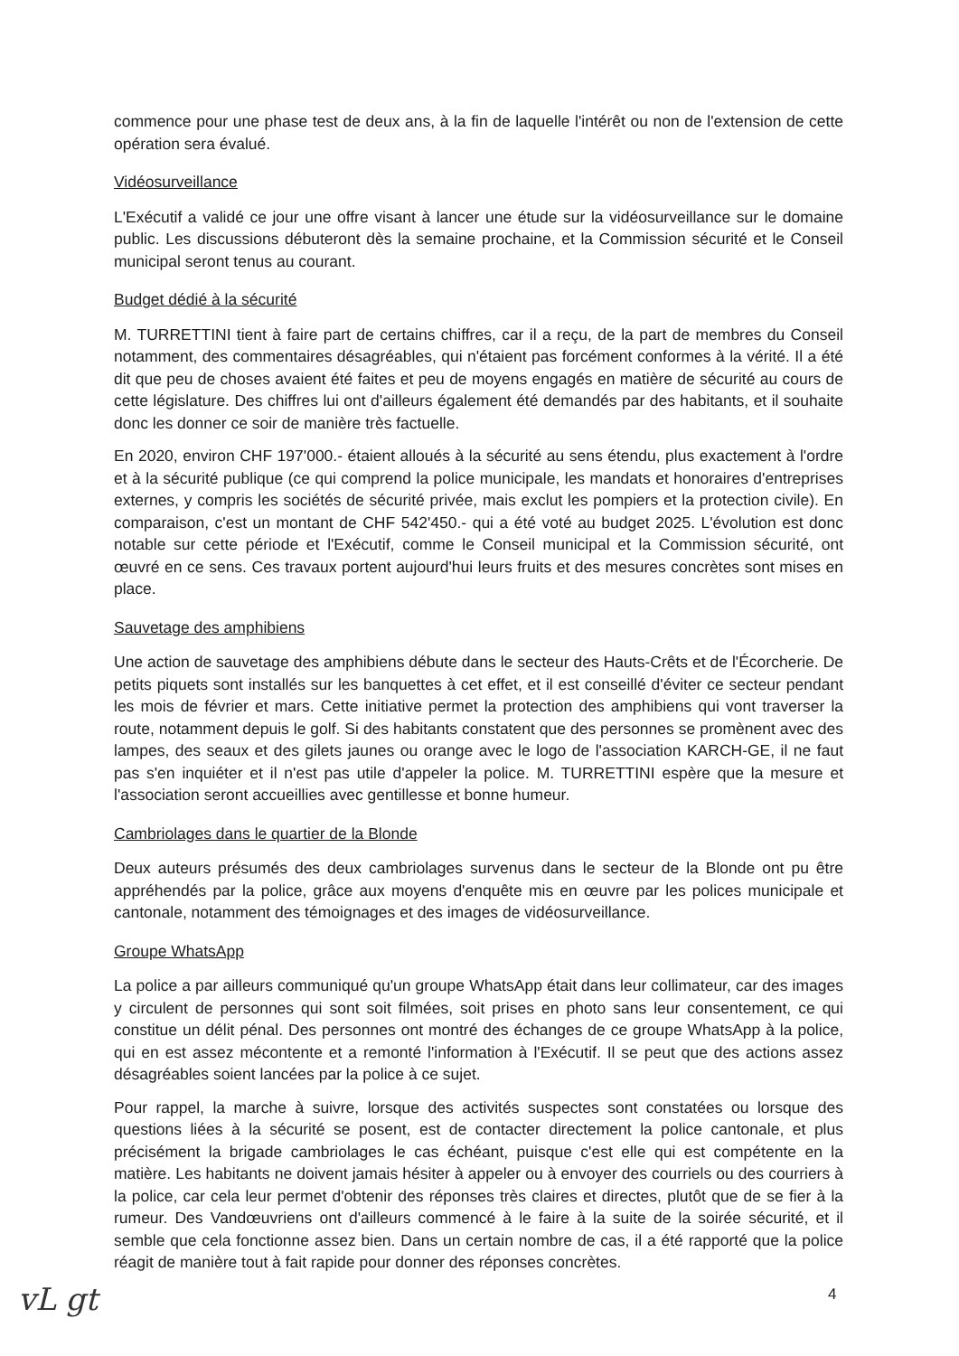commence pour une phase test de deux ans, à la fin de laquelle l'intérêt ou non de l'extension de cette opération sera évalué.
Vidéosurveillance
L'Exécutif a validé ce jour une offre visant à lancer une étude sur la vidéosurveillance sur le domaine public. Les discussions débuteront dès la semaine prochaine, et la Commission sécurité et le Conseil municipal seront tenus au courant.
Budget dédié à la sécurité
M. TURRETTINI tient à faire part de certains chiffres, car il a reçu, de la part de membres du Conseil notamment, des commentaires désagréables, qui n'étaient pas forcément conformes à la vérité. Il a été dit que peu de choses avaient été faites et peu de moyens engagés en matière de sécurité au cours de cette législature. Des chiffres lui ont d'ailleurs également été demandés par des habitants, et il souhaite donc les donner ce soir de manière très factuelle.
En 2020, environ CHF 197'000.- étaient alloués à la sécurité au sens étendu, plus exactement à l'ordre et à la sécurité publique (ce qui comprend la police municipale, les mandats et honoraires d'entreprises externes, y compris les sociétés de sécurité privée, mais exclut les pompiers et la protection civile). En comparaison, c'est un montant de CHF 542'450.- qui a été voté au budget 2025. L'évolution est donc notable sur cette période et l'Exécutif, comme le Conseil municipal et la Commission sécurité, ont œuvré en ce sens. Ces travaux portent aujourd'hui leurs fruits et des mesures concrètes sont mises en place.
Sauvetage des amphibiens
Une action de sauvetage des amphibiens débute dans le secteur des Hauts-Crêts et de l'Écorcherie. De petits piquets sont installés sur les banquettes à cet effet, et il est conseillé d'éviter ce secteur pendant les mois de février et mars. Cette initiative permet la protection des amphibiens qui vont traverser la route, notamment depuis le golf. Si des habitants constatent que des personnes se promènent avec des lampes, des seaux et des gilets jaunes ou orange avec le logo de l'association KARCH-GE, il ne faut pas s'en inquiéter et il n'est pas utile d'appeler la police. M. TURRETTINI espère que la mesure et l'association seront accueillies avec gentillesse et bonne humeur.
Cambriolages dans le quartier de la Blonde
Deux auteurs présumés des deux cambriolages survenus dans le secteur de la Blonde ont pu être appréhendés par la police, grâce aux moyens d'enquête mis en œuvre par les polices municipale et cantonale, notamment des témoignages et des images de vidéosurveillance.
Groupe WhatsApp
La police a par ailleurs communiqué qu'un groupe WhatsApp était dans leur collimateur, car des images y circulent de personnes qui sont soit filmées, soit prises en photo sans leur consentement, ce qui constitue un délit pénal. Des personnes ont montré des échanges de ce groupe WhatsApp à la police, qui en est assez mécontente et a remonté l'information à l'Exécutif. Il se peut que des actions assez désagréables soient lancées par la police à ce sujet.
Pour rappel, la marche à suivre, lorsque des activités suspectes sont constatées ou lorsque des questions liées à la sécurité se posent, est de contacter directement la police cantonale, et plus précisément la brigade cambriolages le cas échéant, puisque c'est elle qui est compétente en la matière. Les habitants ne doivent jamais hésiter à appeler ou à envoyer des courriels ou des courriers à la police, car cela leur permet d'obtenir des réponses très claires et directes, plutôt que de se fier à la rumeur. Des Vandœuvriens ont d'ailleurs commencé à le faire à la suite de la soirée sécurité, et il semble que cela fonctionne assez bien. Dans un certain nombre de cas, il a été rapporté que la police réagit de manière tout à fait rapide pour donner des réponses concrètes.
vL gt 4